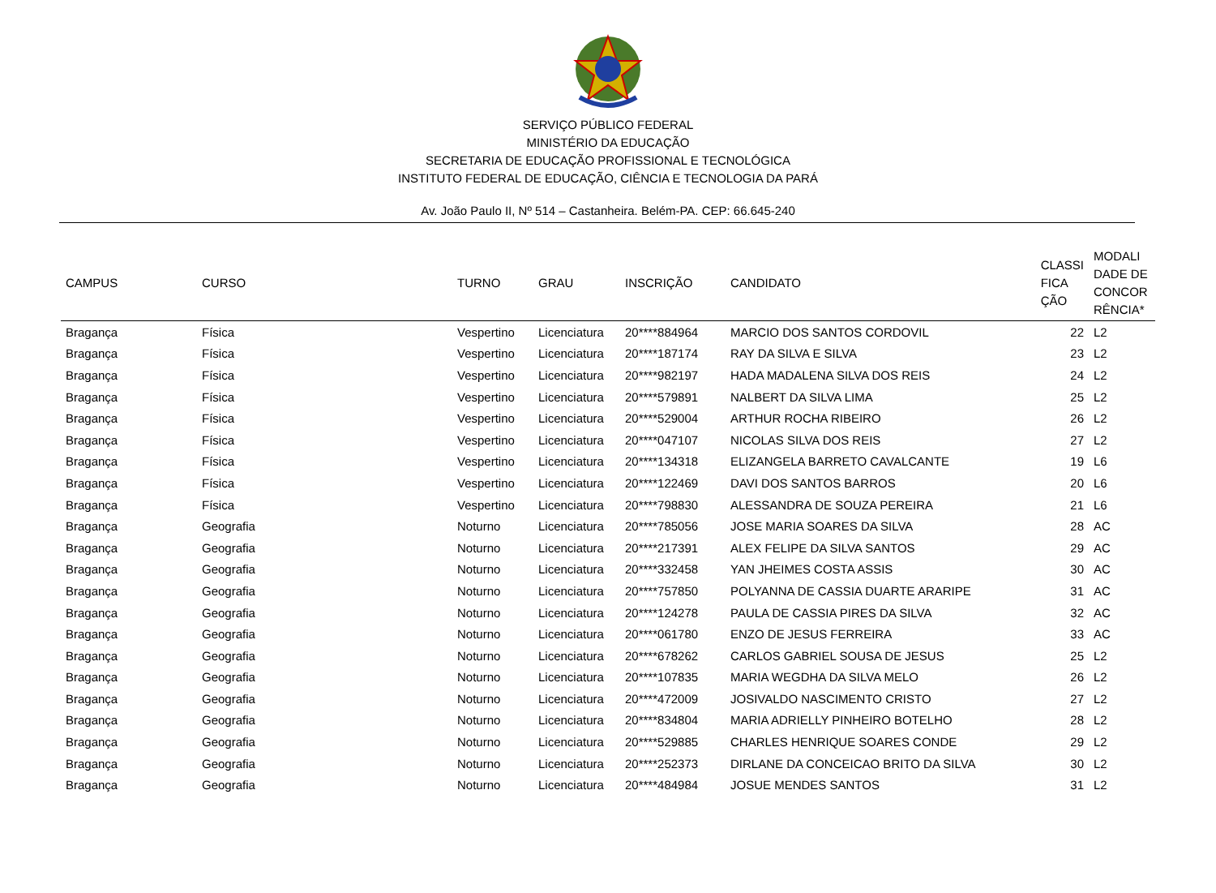SERVIÇO PÚBLICO FEDERAL
MINISTÉRIO DA EDUCAÇÃO
SECRETARIA DE EDUCAÇÃO PROFISSIONAL E TECNOLÓGICA
INSTITUTO FEDERAL DE EDUCAÇÃO, CIÊNCIA E TECNOLOGIA DA PARÁ
Av. João Paulo II, Nº 514 – Castanheira. Belém-PA. CEP: 66.645-240
| CAMPUS | CURSO | TURNO | GRAU | INSCRIÇÃO | CANDIDATO | CLASSI FICA ÇÃO | MODALI DADE DE CONCOR RÊNCIA* |
| --- | --- | --- | --- | --- | --- | --- | --- |
| Bragança | Física | Vespertino | Licenciatura | 20****884964 | MARCIO DOS SANTOS CORDOVIL | 22 | L2 |
| Bragança | Física | Vespertino | Licenciatura | 20****187174 | RAY DA SILVA E SILVA | 23 | L2 |
| Bragança | Física | Vespertino | Licenciatura | 20****982197 | HADA MADALENA SILVA DOS REIS | 24 | L2 |
| Bragança | Física | Vespertino | Licenciatura | 20****579891 | NALBERT DA SILVA LIMA | 25 | L2 |
| Bragança | Física | Vespertino | Licenciatura | 20****529004 | ARTHUR ROCHA RIBEIRO | 26 | L2 |
| Bragança | Física | Vespertino | Licenciatura | 20****047107 | NICOLAS SILVA DOS REIS | 27 | L2 |
| Bragança | Física | Vespertino | Licenciatura | 20****134318 | ELIZANGELA BARRETO CAVALCANTE | 19 | L6 |
| Bragança | Física | Vespertino | Licenciatura | 20****122469 | DAVI DOS SANTOS BARROS | 20 | L6 |
| Bragança | Física | Vespertino | Licenciatura | 20****798830 | ALESSANDRA DE SOUZA PEREIRA | 21 | L6 |
| Bragança | Geografia | Noturno | Licenciatura | 20****785056 | JOSE MARIA SOARES DA SILVA | 28 | AC |
| Bragança | Geografia | Noturno | Licenciatura | 20****217391 | ALEX FELIPE DA SILVA SANTOS | 29 | AC |
| Bragança | Geografia | Noturno | Licenciatura | 20****332458 | YAN JHEIMES COSTA ASSIS | 30 | AC |
| Bragança | Geografia | Noturno | Licenciatura | 20****757850 | POLYANNA DE CASSIA DUARTE ARARIPE | 31 | AC |
| Bragança | Geografia | Noturno | Licenciatura | 20****124278 | PAULA DE CASSIA PIRES DA SILVA | 32 | AC |
| Bragança | Geografia | Noturno | Licenciatura | 20****061780 | ENZO DE JESUS FERREIRA | 33 | AC |
| Bragança | Geografia | Noturno | Licenciatura | 20****678262 | CARLOS GABRIEL SOUSA DE JESUS | 25 | L2 |
| Bragança | Geografia | Noturno | Licenciatura | 20****107835 | MARIA WEGDHA DA SILVA MELO | 26 | L2 |
| Bragança | Geografia | Noturno | Licenciatura | 20****472009 | JOSIVALDO NASCIMENTO CRISTO | 27 | L2 |
| Bragança | Geografia | Noturno | Licenciatura | 20****834804 | MARIA ADRIELLY PINHEIRO BOTELHO | 28 | L2 |
| Bragança | Geografia | Noturno | Licenciatura | 20****529885 | CHARLES HENRIQUE SOARES CONDE | 29 | L2 |
| Bragança | Geografia | Noturno | Licenciatura | 20****252373 | DIRLANE DA CONCEICAO BRITO DA SILVA | 30 | L2 |
| Bragança | Geografia | Noturno | Licenciatura | 20****484984 | JOSUE MENDES SANTOS | 31 | L2 |